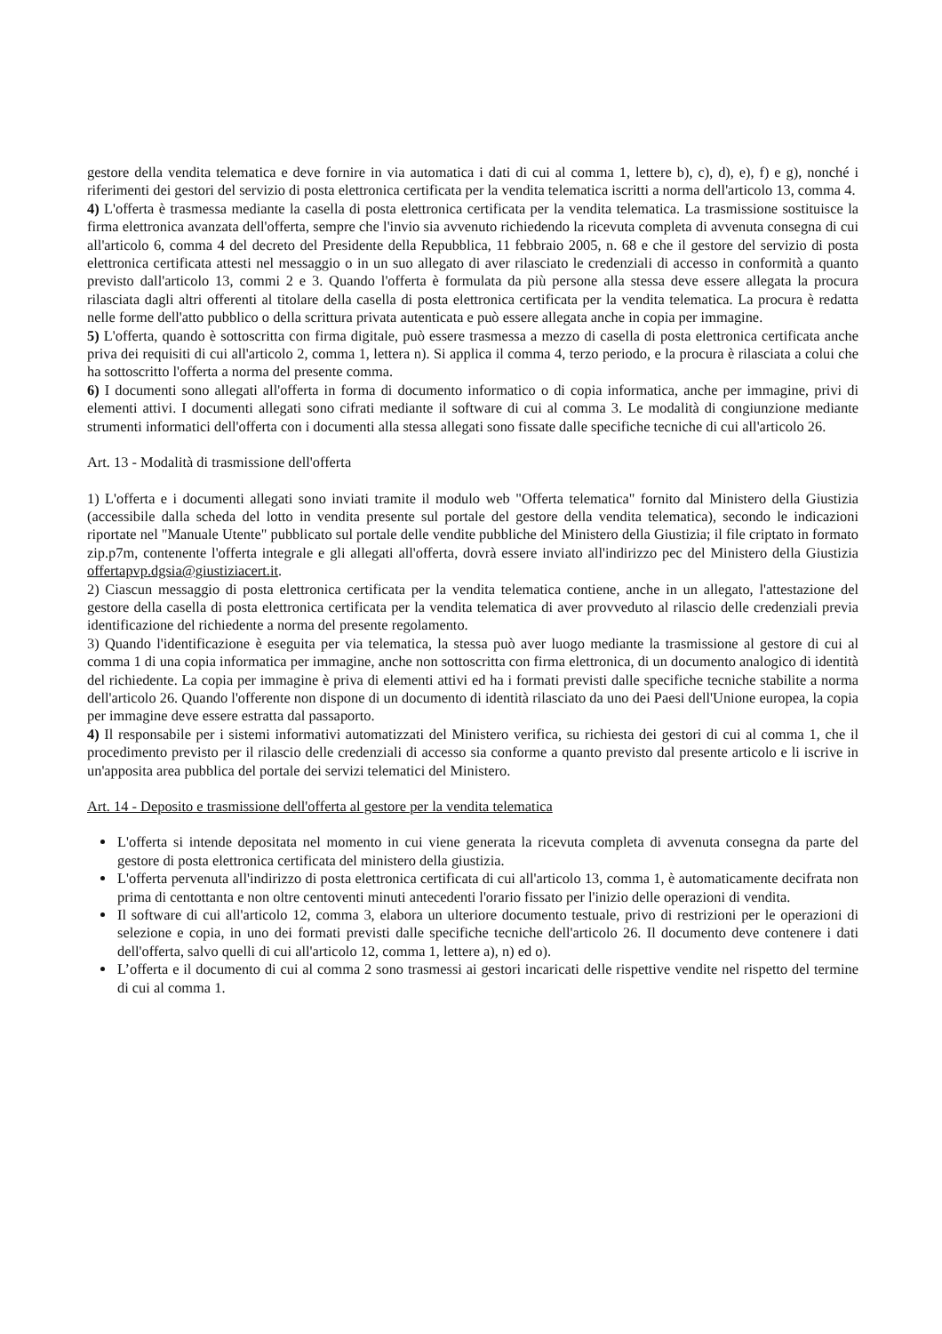gestore della vendita telematica e deve fornire in via automatica i dati di cui al comma 1, lettere b), c), d), e), f) e g), nonché i riferimenti dei gestori del servizio di posta elettronica certificata per la vendita telematica iscritti a norma dell'articolo 13, comma 4.
4) L'offerta è trasmessa mediante la casella di posta elettronica certificata per la vendita telematica. La trasmissione sostituisce la firma elettronica avanzata dell'offerta, sempre che l'invio sia avvenuto richiedendo la ricevuta completa di avvenuta consegna di cui all'articolo 6, comma 4 del decreto del Presidente della Repubblica, 11 febbraio 2005, n. 68 e che il gestore del servizio di posta elettronica certificata attesti nel messaggio o in un suo allegato di aver rilasciato le credenziali di accesso in conformità a quanto previsto dall'articolo 13, commi 2 e 3. Quando l'offerta è formulata da più persone alla stessa deve essere allegata la procura rilasciata dagli altri offerenti al titolare della casella di posta elettronica certificata per la vendita telematica. La procura è redatta nelle forme dell'atto pubblico o della scrittura privata autenticata e può essere allegata anche in copia per immagine.
5) L'offerta, quando è sottoscritta con firma digitale, può essere trasmessa a mezzo di casella di posta elettronica certificata anche priva dei requisiti di cui all'articolo 2, comma 1, lettera n). Si applica il comma 4, terzo periodo, e la procura è rilasciata a colui che ha sottoscritto l'offerta a norma del presente comma.
6) I documenti sono allegati all'offerta in forma di documento informatico o di copia informatica, anche per immagine, privi di elementi attivi. I documenti allegati sono cifrati mediante il software di cui al comma 3. Le modalità di congiunzione mediante strumenti informatici dell'offerta con i documenti alla stessa allegati sono fissate dalle specifiche tecniche di cui all'articolo 26.
Art. 13 - Modalità di trasmissione dell'offerta
1) L'offerta e i documenti allegati sono inviati tramite il modulo web "Offerta telematica" fornito dal Ministero della Giustizia (accessibile dalla scheda del lotto in vendita presente sul portale del gestore della vendita telematica), secondo le indicazioni riportate nel "Manuale Utente" pubblicato sul portale delle vendite pubbliche del Ministero della Giustizia; il file criptato in formato zip.p7m, contenente l'offerta integrale e gli allegati all'offerta, dovrà essere inviato all'indirizzo pec del Ministero della Giustizia offertapvp.dgsia@giustiziacert.it.
2) Ciascun messaggio di posta elettronica certificata per la vendita telematica contiene, anche in un allegato, l'attestazione del gestore della casella di posta elettronica certificata per la vendita telematica di aver provveduto al rilascio delle credenziali previa identificazione del richiedente a norma del presente regolamento.
3) Quando l'identificazione è eseguita per via telematica, la stessa può aver luogo mediante la trasmissione al gestore di cui al comma 1 di una copia informatica per immagine, anche non sottoscritta con firma elettronica, di un documento analogico di identità del richiedente. La copia per immagine è priva di elementi attivi ed ha i formati previsti dalle specifiche tecniche stabilite a norma dell'articolo 26. Quando l'offerente non dispone di un documento di identità rilasciato da uno dei Paesi dell'Unione europea, la copia per immagine deve essere estratta dal passaporto.
4) Il responsabile per i sistemi informativi automatizzati del Ministero verifica, su richiesta dei gestori di cui al comma 1, che il procedimento previsto per il rilascio delle credenziali di accesso sia conforme a quanto previsto dal presente articolo e li iscrive in un'apposita area pubblica del portale dei servizi telematici del Ministero.
Art. 14 - Deposito e trasmissione dell'offerta al gestore per la vendita telematica
L'offerta si intende depositata nel momento in cui viene generata la ricevuta completa di avvenuta consegna da parte del gestore di posta elettronica certificata del ministero della giustizia.
L'offerta pervenuta all'indirizzo di posta elettronica certificata di cui all'articolo 13, comma 1, è automaticamente decifrata non prima di centottanta e non oltre centoventi minuti antecedenti l'orario fissato per l'inizio delle operazioni di vendita.
Il software di cui all'articolo 12, comma 3, elabora un ulteriore documento testuale, privo di restrizioni per le operazioni di selezione e copia, in uno dei formati previsti dalle specifiche tecniche dell'articolo 26. Il documento deve contenere i dati dell'offerta, salvo quelli di cui all'articolo 12, comma 1, lettere a), n) ed o).
L’offerta e il documento di cui al comma 2 sono trasmessi ai gestori incaricati delle rispettive vendite nel rispetto del termine di cui al comma 1.